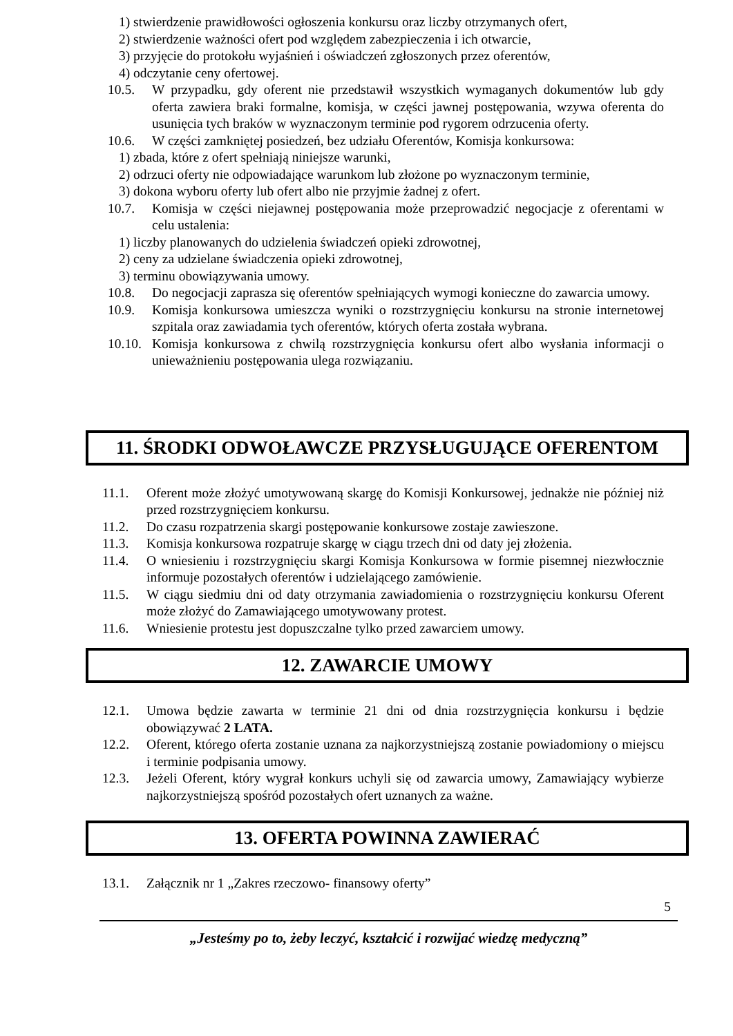1) stwierdzenie prawidłowości ogłoszenia konkursu oraz liczby otrzymanych ofert,
2) stwierdzenie ważności ofert pod względem zabezpieczenia i ich otwarcie,
3) przyjęcie do protokołu wyjaśnień i oświadczeń zgłoszonych przez oferentów,
4) odczytanie ceny ofertowej.
10.5. W przypadku, gdy oferent nie przedstawił wszystkich wymaganych dokumentów lub gdy oferta zawiera braki formalne, komisja, w części jawnej postępowania, wzywa oferenta do usunięcia tych braków w wyznaczonym terminie pod rygorem odrzucenia oferty.
10.6. W części zamkniętej posiedzeń, bez udziału Oferentów, Komisja konkursowa:
1) zbada, które z ofert spełniają niniejsze warunki,
2) odrzuci oferty nie odpowiadające warunkom lub złożone po wyznaczonym terminie,
3) dokona wyboru oferty lub ofert albo nie przyjmie żadnej z ofert.
10.7. Komisja w części niejawnej postępowania może przeprowadzić negocjacje z oferentami w celu ustalenia:
1) liczby planowanych do udzielenia świadczeń opieki zdrowotnej,
2) ceny za udzielane świadczenia opieki zdrowotnej,
3) terminu obowiązywania umowy.
10.8. Do negocjacji zaprasza się oferentów spełniających wymogi konieczne do zawarcia umowy.
10.9. Komisja konkursowa umieszcza wyniki o rozstrzygnięciu konkursu na stronie internetowej szpitala oraz zawiadamia tych oferentów, których oferta została wybrana.
10.10.
Komisja konkursowa z chwilą rozstrzygnięcia konkursu ofert albo wysłania informacji o unieważnieniu postępowania ulega rozwiązaniu.
11. ŚRODKI ODWOŁAWCZE PRZYSŁUGUJĄCE OFERENTOM
11.1. Oferent może złożyć umotywowaną skargę do Komisji Konkursowej, jednakże nie później niż przed rozstrzygnięciem konkursu.
11.2. Do czasu rozpatrzenia skargi postępowanie konkursowe zostaje zawieszone.
11.3. Komisja konkursowa rozpatruje skargę w ciągu trzech dni od daty jej złożenia.
11.4. O wniesieniu i rozstrzygnięciu skargi Komisja Konkursowa w formie pisemnej niezwłocznie informuje pozostałych oferentów i udzielającego zamówienie.
11.5. W ciągu siedmiu dni od daty otrzymania zawiadomienia o rozstrzygnięciu konkursu Oferent może złożyć do Zamawiającego umotywowany protest.
11.6. Wniesienie protestu jest dopuszczalne tylko przed zawarciem umowy.
12. ZAWARCIE UMOWY
12.1. Umowa będzie zawarta w terminie 21 dni od dnia rozstrzygnięcia konkursu i będzie obowiązywać 2 LATA.
12.2. Oferent, którego oferta zostanie uznana za najkorzystniejszą zostanie powiadomiony o miejscu i terminie podpisania umowy.
12.3. Jeżeli Oferent, który wygrał konkurs uchyli się od zawarcia umowy, Zamawiający wybierze najkorzystniejszą spośród pozostałych ofert uznanych za ważne.
13. OFERTA POWINNA ZAWIERAĆ
13.1. Załącznik nr 1 „Zakres rzeczowo- finansowy oferty”
5
„Jesteśmy po to, żeby leczyć, kształcić i rozwijać wiedzę medyczną”